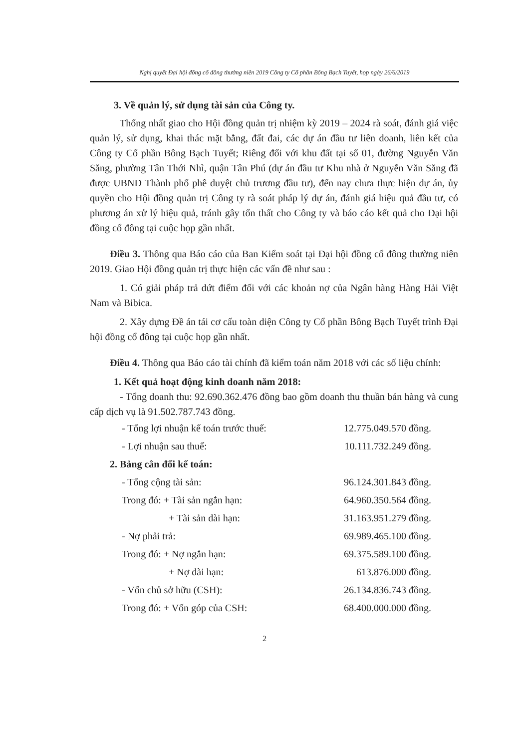Nghị quyết Đại hội đồng cổ đông thường niên 2019 Công ty Cổ phần Bông Bạch Tuyết, họp ngày 26/6/2019
3. Về quản lý, sử dụng tài sản của Công ty.
Thống nhất giao cho Hội đồng quản trị nhiệm kỳ 2019 – 2024 rà soát, đánh giá việc quản lý, sử dụng, khai thác mặt bằng, đất đai, các dự án đầu tư liên doanh, liên kết của Công ty Cổ phần Bông Bạch Tuyết; Riêng đối với khu đất tại số 01, đường Nguyễn Văn Săng, phường Tân Thới Nhì, quận Tân Phú (dự án đầu tư Khu nhà ở Nguyễn Văn Săng đã được UBND Thành phố phê duyệt chủ trương đầu tư), đến nay chưa thực hiện dự án, ủy quyền cho Hội đồng quản trị Công ty rà soát pháp lý dự án, đánh giá hiệu quả đầu tư, có phương án xử lý hiệu quả, tránh gây tổn thất cho Công ty và báo cáo kết quả cho Đại hội đồng cổ đông tại cuộc họp gần nhất.
Điều 3. Thông qua Báo cáo của Ban Kiểm soát tại Đại hội đồng cổ đông thường niên 2019. Giao Hội đồng quản trị thực hiện các vấn đề như sau :
1. Có giải pháp trả dứt điểm đối với các khoản nợ của Ngân hàng Hàng Hải Việt Nam và Bibica.
2. Xây dựng Đề án tái cơ cấu toàn diện Công ty Cổ phần Bông Bạch Tuyết trình Đại hội đồng cổ đông tại cuộc họp gần nhất.
Điều 4. Thông qua Báo cáo tài chính đã kiểm toán năm 2018 với các số liệu chính:
1. Kết quả hoạt động kinh doanh năm 2018:
- Tổng doanh thu: 92.690.362.476 đồng bao gồm doanh thu thuần bán hàng và cung cấp dịch vụ là 91.502.787.743 đồng.
| - Tổng lợi nhuận kế toán trước thuế: | 12.775.049.570 đồng. |
| - Lợi nhuận sau thuế: | 10.111.732.249 đồng. |
| 2. Bảng cân đối kế toán: | |
| - Tổng cộng tài sản: | 96.124.301.843 đồng. |
| Trong đó: + Tài sản ngắn hạn: | 64.960.350.564 đồng. |
| + Tài sản dài hạn: | 31.163.951.279 đồng. |
| - Nợ phải trả: | 69.989.465.100 đồng. |
| Trong đó: + Nợ ngắn hạn: | 69.375.589.100 đồng. |
| + Nợ dài hạn: | 613.876.000 đồng. |
| - Vốn chủ sở hữu (CSH): | 26.134.836.743 đồng. |
| Trong đó: + Vốn góp của CSH: | 68.400.000.000 đồng. |
2